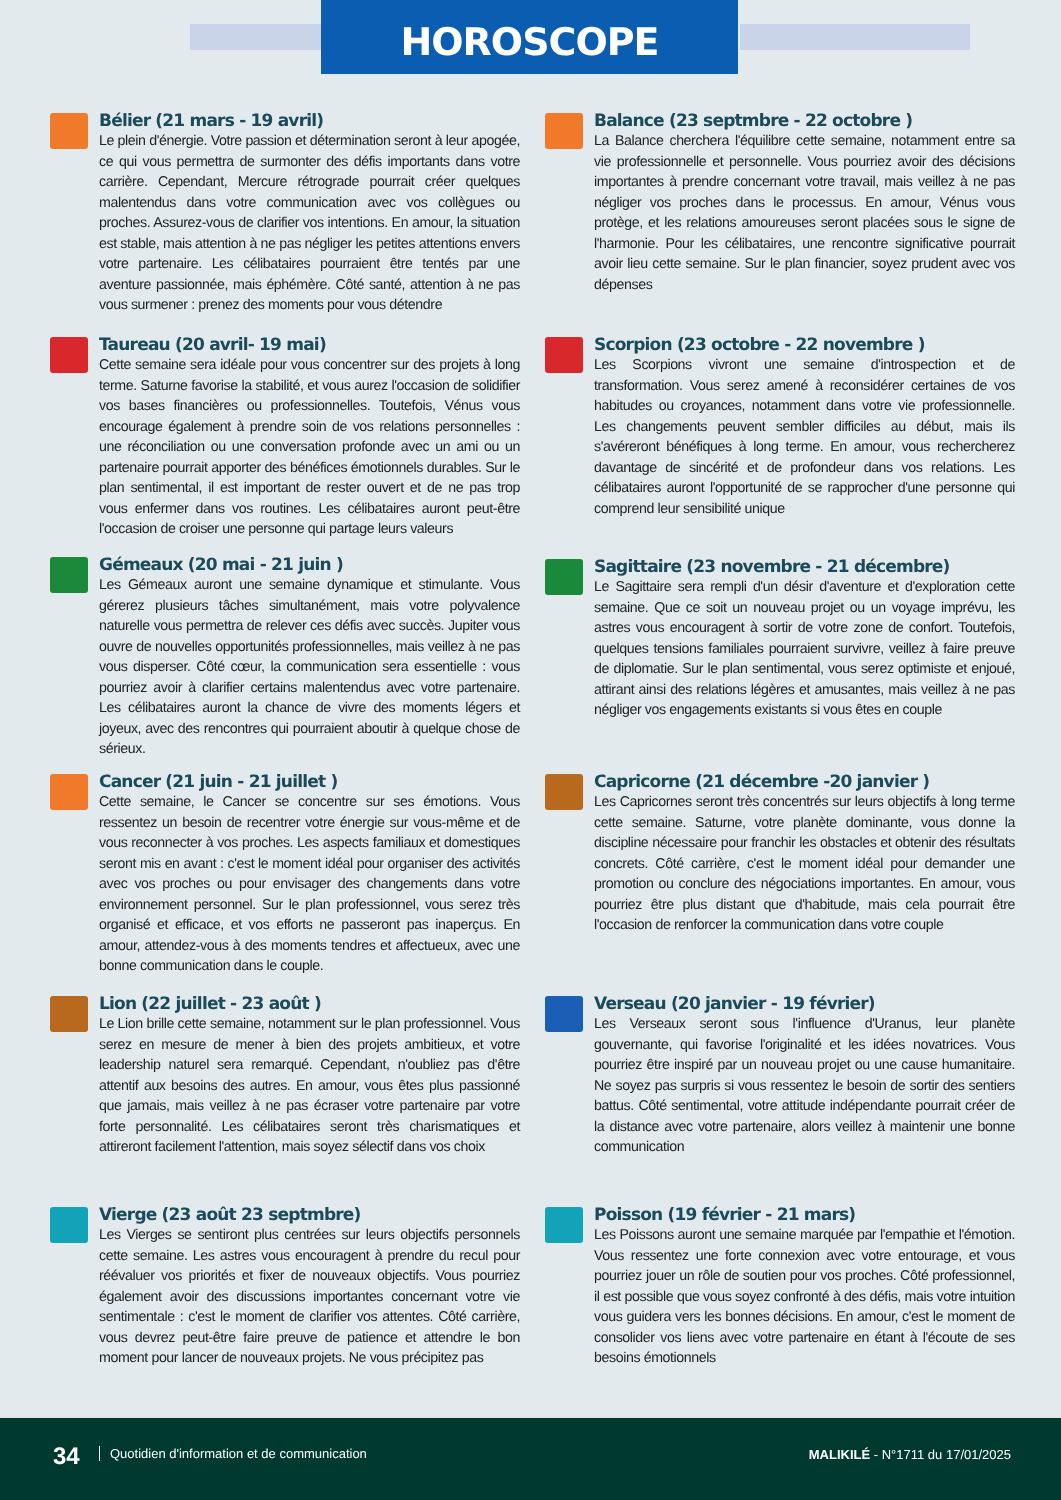HOROSCOPE
Bélier (21 mars - 19 avril)
Le plein d'énergie. Votre passion et détermination seront à leur apogée, ce qui vous permettra de surmonter des défis importants dans votre carrière. Cependant, Mercure rétrograde pourrait créer quelques malentendus dans votre communication avec vos collègues ou proches. Assurez-vous de clarifier vos intentions. En amour, la situation est stable, mais attention à ne pas négliger les petites attentions envers votre partenaire. Les célibataires pourraient être tentés par une aventure passionnée, mais éphémère. Côté santé, attention à ne pas vous surmener : prenez des moments pour vous détendre
Taureau (20 avril- 19 mai)
Cette semaine sera idéale pour vous concentrer sur des projets à long terme. Saturne favorise la stabilité, et vous aurez l'occasion de solidifier vos bases financières ou professionnelles. Toutefois, Vénus vous encourage également à prendre soin de vos relations personnelles : une réconciliation ou une conversation profonde avec un ami ou un partenaire pourrait apporter des bénéfices émotionnels durables. Sur le plan sentimental, il est important de rester ouvert et de ne pas trop vous enfermer dans vos routines. Les célibataires auront peut-être l'occasion de croiser une personne qui partage leurs valeurs
Gémeaux (20 mai - 21 juin )
Les Gémeaux auront une semaine dynamique et stimulante. Vous gérerez plusieurs tâches simultanément, mais votre polyvalence naturelle vous permettra de relever ces défis avec succès. Jupiter vous ouvre de nouvelles opportunités professionnelles, mais veillez à ne pas vous disperser. Côté cœur, la communication sera essentielle : vous pourriez avoir à clarifier certains malentendus avec votre partenaire. Les célibataires auront la chance de vivre des moments légers et joyeux, avec des rencontres qui pourraient aboutir à quelque chose de sérieux.
Cancer (21 juin - 21 juillet )
Cette semaine, le Cancer se concentre sur ses émotions. Vous ressentez un besoin de recentrer votre énergie sur vous-même et de vous reconnecter à vos proches. Les aspects familiaux et domestiques seront mis en avant : c'est le moment idéal pour organiser des activités avec vos proches ou pour envisager des changements dans votre environnement personnel. Sur le plan professionnel, vous serez très organisé et efficace, et vos efforts ne passeront pas inaperçus. En amour, attendez-vous à des moments tendres et affectueux, avec une bonne communication dans le couple.
Lion (22 juillet - 23 août )
Le Lion brille cette semaine, notamment sur le plan professionnel. Vous serez en mesure de mener à bien des projets ambitieux, et votre leadership naturel sera remarqué. Cependant, n'oubliez pas d'être attentif aux besoins des autres. En amour, vous êtes plus passionné que jamais, mais veillez à ne pas écraser votre partenaire par votre forte personnalité. Les célibataires seront très charismatiques et attireront facilement l'attention, mais soyez sélectif dans vos choix
Vierge (23 août 23 septmbre)
Les Vierges se sentiront plus centrées sur leurs objectifs personnels cette semaine. Les astres vous encouragent à prendre du recul pour réévaluer vos priorités et fixer de nouveaux objectifs. Vous pourriez également avoir des discussions importantes concernant votre vie sentimentale : c'est le moment de clarifier vos attentes. Côté carrière, vous devrez peut-être faire preuve de patience et attendre le bon moment pour lancer de nouveaux projets. Ne vous précipitez pas
Balance (23 septmbre - 22 octobre )
La Balance cherchera l'équilibre cette semaine, notamment entre sa vie professionnelle et personnelle. Vous pourriez avoir des décisions importantes à prendre concernant votre travail, mais veillez à ne pas négliger vos proches dans le processus. En amour, Vénus vous protège, et les relations amoureuses seront placées sous le signe de l'harmonie. Pour les célibataires, une rencontre significative pourrait avoir lieu cette semaine. Sur le plan financier, soyez prudent avec vos dépenses
Scorpion (23 octobre - 22 novembre )
Les Scorpions vivront une semaine d'introspection et de transformation. Vous serez amené à reconsidérer certaines de vos habitudes ou croyances, notamment dans votre vie professionnelle. Les changements peuvent sembler difficiles au début, mais ils s'avéreront bénéfiques à long terme. En amour, vous rechercherez davantage de sincérité et de profondeur dans vos relations. Les célibataires auront l'opportunité de se rapprocher d'une personne qui comprend leur sensibilité unique
Sagittaire (23 novembre - 21 décembre)
Le Sagittaire sera rempli d'un désir d'aventure et d'exploration cette semaine. Que ce soit un nouveau projet ou un voyage imprévu, les astres vous encouragent à sortir de votre zone de confort. Toutefois, quelques tensions familiales pourraient survivre, veillez à faire preuve de diplomatie. Sur le plan sentimental, vous serez optimiste et enjoué, attirant ainsi des relations légères et amusantes, mais veillez à ne pas négliger vos engagements existants si vous êtes en couple
Capricorne (21 décembre -20 janvier )
Les Capricornes seront très concentrés sur leurs objectifs à long terme cette semaine. Saturne, votre planète dominante, vous donne la discipline nécessaire pour franchir les obstacles et obtenir des résultats concrets. Côté carrière, c'est le moment idéal pour demander une promotion ou conclure des négociations importantes. En amour, vous pourriez être plus distant que d'habitude, mais cela pourrait être l'occasion de renforcer la communication dans votre couple
Verseau (20 janvier - 19 février)
Les Verseaux seront sous l'influence d'Uranus, leur planète gouvernante, qui favorise l'originalité et les idées novatrices. Vous pourriez être inspiré par un nouveau projet ou une cause humanitaire. Ne soyez pas surpris si vous ressentez le besoin de sortir des sentiers battus. Côté sentimental, votre attitude indépendante pourrait créer de la distance avec votre partenaire, alors veillez à maintenir une bonne communication
Poisson (19 février - 21 mars)
Les Poissons auront une semaine marquée par l'empathie et l'émotion. Vous ressentez une forte connexion avec votre entourage, et vous pourriez jouer un rôle de soutien pour vos proches. Côté professionnel, il est possible que vous soyez confronté à des défis, mais votre intuition vous guidera vers les bonnes décisions. En amour, c'est le moment de consolider vos liens avec votre partenaire en étant à l'écoute de ses besoins émotionnels
34
Quotidien d'information et de communication
MALIKILÉ - N°1711 du 17/01/2025